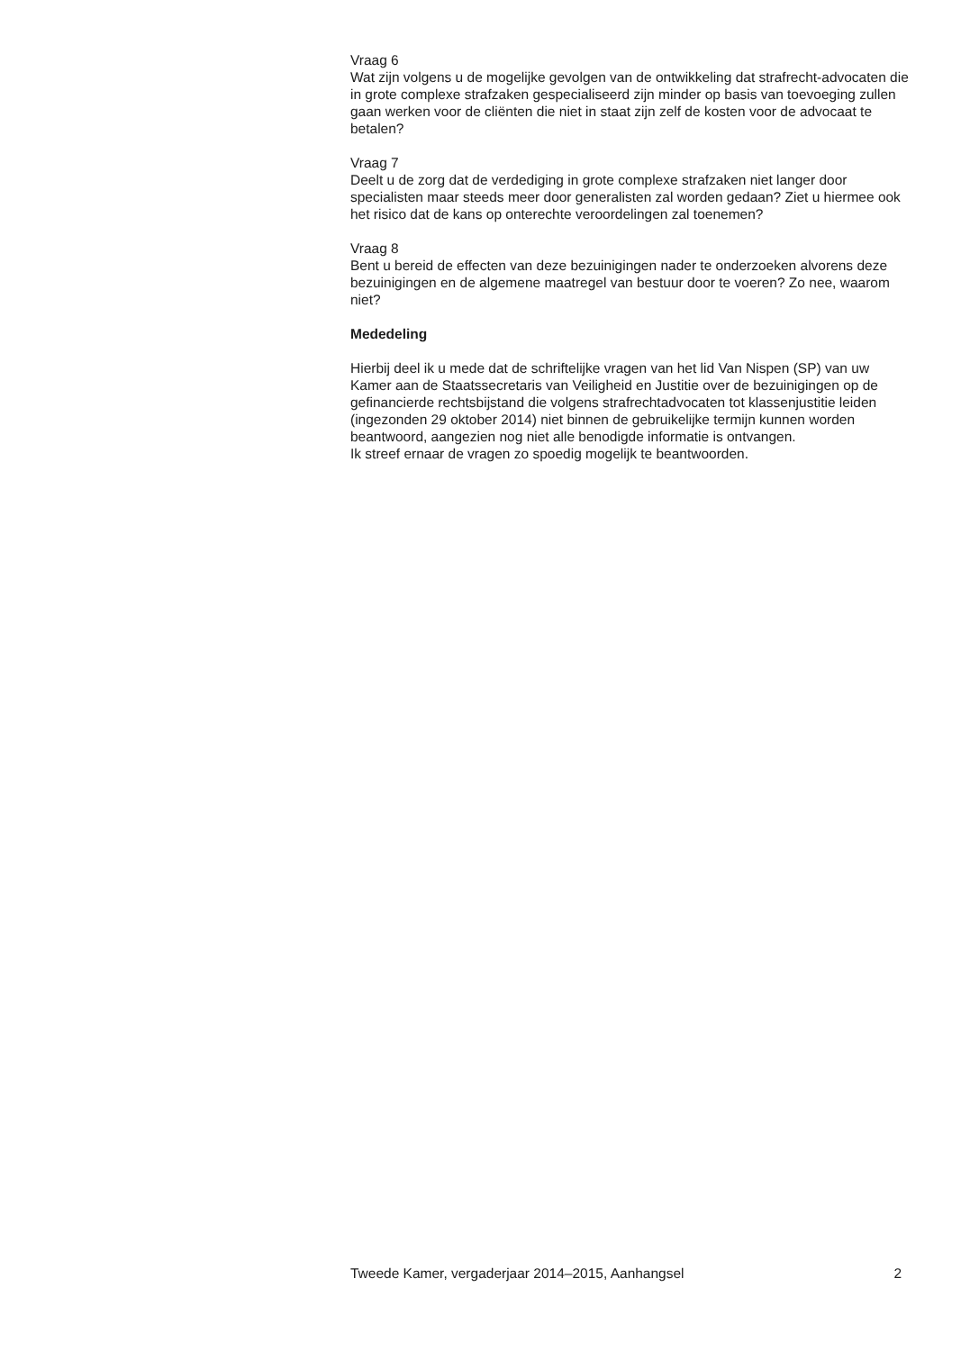Vraag 6
Wat zijn volgens u de mogelijke gevolgen van de ontwikkeling dat strafrecht-advocaten die in grote complexe strafzaken gespecialiseerd zijn minder op basis van toevoeging zullen gaan werken voor de cliënten die niet in staat zijn zelf de kosten voor de advocaat te betalen?
Vraag 7
Deelt u de zorg dat de verdediging in grote complexe strafzaken niet langer door specialisten maar steeds meer door generalisten zal worden gedaan? Ziet u hiermee ook het risico dat de kans op onterechte veroordelingen zal toenemen?
Vraag 8
Bent u bereid de effecten van deze bezuinigingen nader te onderzoeken alvorens deze bezuinigingen en de algemene maatregel van bestuur door te voeren? Zo nee, waarom niet?
Mededeling
Hierbij deel ik u mede dat de schriftelijke vragen van het lid Van Nispen (SP) van uw Kamer aan de Staatssecretaris van Veiligheid en Justitie over de bezuinigingen op de gefinancierde rechtsbijstand die volgens strafrechtadvocaten tot klassenjustitie leiden (ingezonden 29 oktober 2014) niet binnen de gebruikelijke termijn kunnen worden beantwoord, aangezien nog niet alle benodigde informatie is ontvangen.
Ik streef ernaar de vragen zo spoedig mogelijk te beantwoorden.
Tweede Kamer, vergaderjaar 2014–2015, Aanhangsel 2